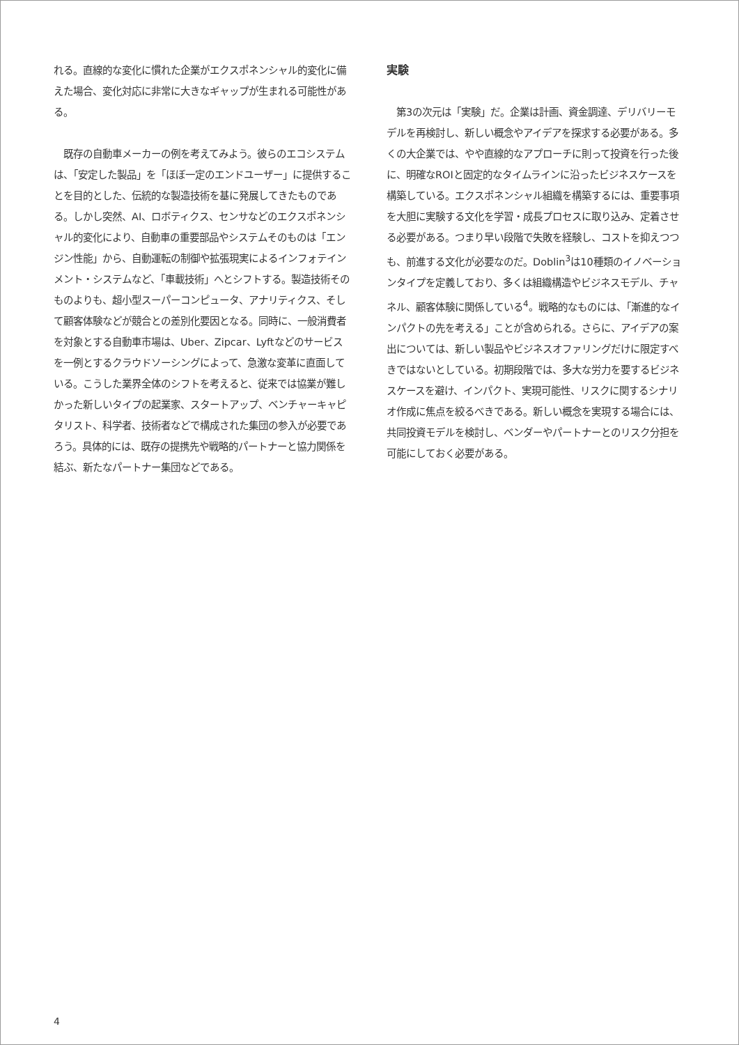れる。直線的な変化に慣れた企業がエクスポネンシャル的変化に備えた場合、変化対応に非常に大きなギャップが生まれる可能性がある。
　既存の自動車メーカーの例を考えてみよう。彼らのエコシステムは、「安定した製品」を「ほぼ一定のエンドユーザー」に提供することを目的とした、伝統的な製造技術を基に発展してきたものである。しかし突然、AI、ロボティクス、センサなどのエクスポネンシャル的変化により、自動車の重要部品やシステムそのものは「エンジン性能」から、自動運転の制御や拡張現実によるインフォテインメント・システムなど、「車載技術」へとシフトする。製造技術そのものよりも、超小型スーパーコンピュータ、アナリティクス、そして顧客体験などが競合との差別化要因となる。同時に、一般消費者を対象とする自動車市場は、Uber、Zipcar、Lyftなどのサービスを一例とするクラウドソーシングによって、急激な変革に直面している。こうした業界全体のシフトを考えると、従来では協業が難しかった新しいタイプの起業家、スタートアップ、ベンチャーキャピタリスト、科学者、技術者などで構成された集団の参入が必要であろう。具体的には、既存の提携先や戦略的パートナーと協力関係を結ぶ、新たなパートナー集団などである。
実験
　第3の次元は「実験」だ。企業は計画、資金調達、デリバリーモデルを再検討し、新しい概念やアイデアを探求する必要がある。多くの大企業では、やや直線的なアプローチに則って投資を行った後に、明確なROIと固定的なタイムラインに沿ったビジネスケースを構築している。エクスポネンシャル組織を構築するには、重要事項を大胆に実験する文化を学習・成長プロセスに取り込み、定着させる必要がある。つまり早い段階で失敗を経験し、コストを抑えつつも、前進する文化が必要なのだ。Doblin<sup>3</sup>は10種類のイノベーションタイプを定義しており、多くは組織構造やビジネスモデル、チャネル、顧客体験に関係している<sup>4</sup>。戦略的なものには、「漸進的なインパクトの先を考える」ことが含められる。さらに、アイデアの案出については、新しい製品やビジネスオファリングだけに限定すべきではないとしている。初期段階では、多大な労力を要するビジネスケースを避け、インパクト、実現可能性、リスクに関するシナリオ作成に焦点を絞るべきである。新しい概念を実現する場合には、共同投資モデルを検討し、ベンダーやパートナーとのリスク分担を可能にしておく必要がある。
4